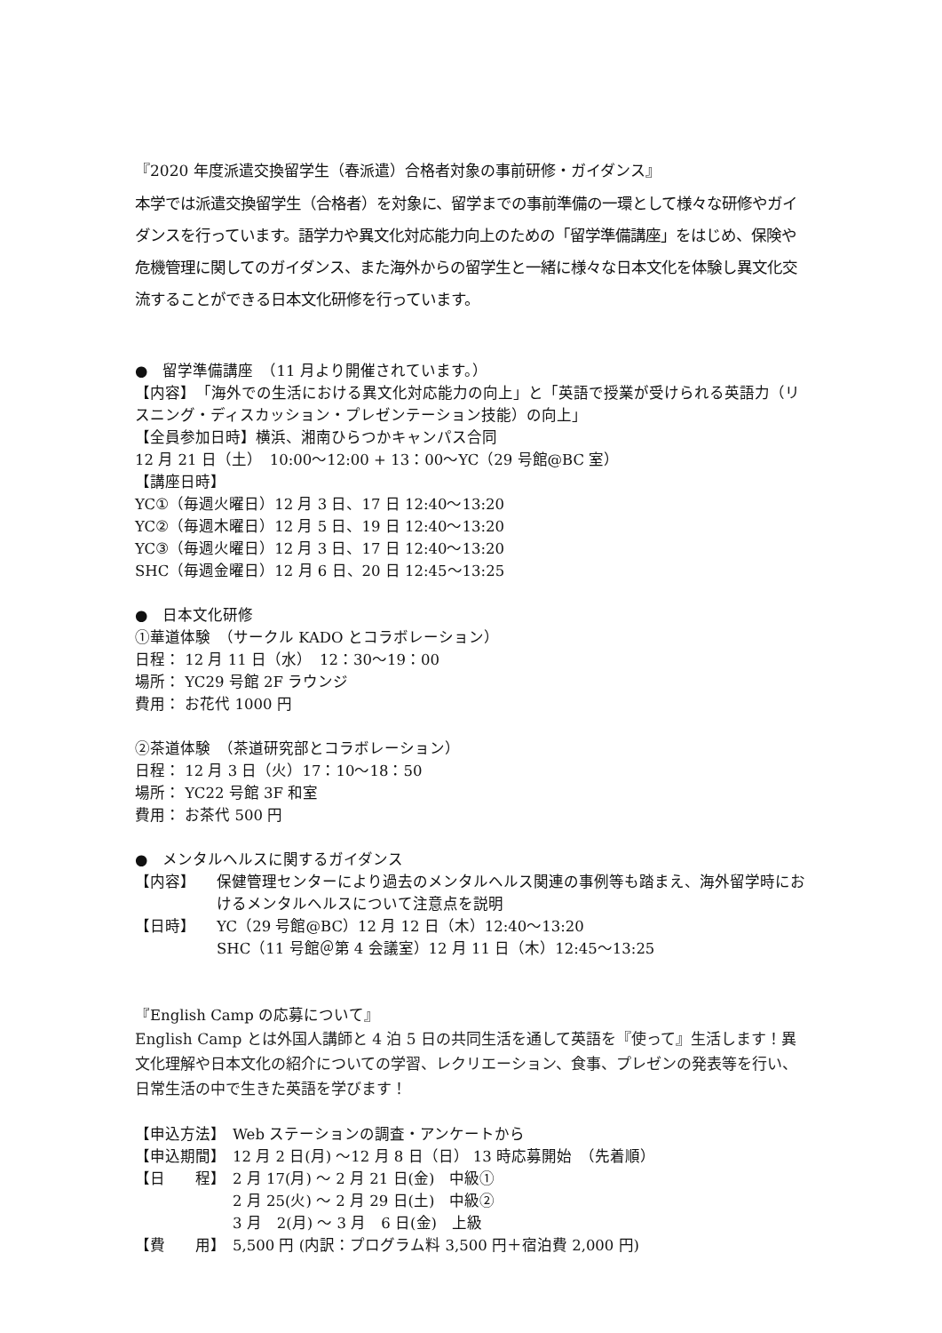『2020 年度派遣交換留学生（春派遣）合格者対象の事前研修・ガイダンス』
本学では派遣交換留学生（合格者）を対象に、留学までの事前準備の一環として様々な研修やガイダンスを行っています。語学力や異文化対応能力向上のための「留学準備講座」をはじめ、保険や危機管理に関してのガイダンス、また海外からの留学生と一緒に様々な日本文化を体験し異文化交流することができる日本文化研修を行っています。
●　留学準備講座　（11 月より開催されています。）
【内容】　「海外での生活における異文化対応能力の向上」と「英語で授業が受けられる英語力（リスニング・ディスカッション・プレゼンテーション技能）の向上」
【全員参加日時】横浜、湘南ひらつかキャンパス合同
12 月 21 日（土）　10:00～12:00 + 13：00～YC（29 号館@BC 室）
【講座日時】
YC①（毎週火曜日）12 月 3 日、17 日 12:40～13:20
YC②（毎週木曜日）12 月 5 日、19 日 12:40～13:20
YC③（毎週火曜日）12 月 3 日、17 日 12:40～13:20
SHC（毎週金曜日）12 月 6 日、20 日 12:45～13:25
●　日本文化研修
①華道体験　（サークル KADO とコラボレーション）
日程： 12 月 11 日（水）　12：30～19：00
場所： YC29 号館 2F ラウンジ
費用： お花代 1000 円
②茶道体験　（茶道研究部とコラボレーション）
日程： 12 月 3 日（火）17：10～18：50
場所： YC22 号館 3F 和室
費用： お茶代 500 円
●　メンタルヘルスに関するガイダンス
【内容】 保健管理センターにより過去のメンタルヘルス関連の事例等も踏まえ、海外留学時におけるメンタルヘルスについて注意点を説明
【日時】 YC（29 号館@BC）12 月 12 日（木）12:40～13:20
SHC（11 号館＠第 4 会議室）12 月 11 日（木）12:45～13:25
『English Camp の応募について』
English Camp とは外国人講師と 4 泊 5 日の共同生活を通して英語を『使って』生活します！異文化理解や日本文化の紹介についての学習、レクリエーション、食事、プレゼンの発表等を行い、日常生活の中で生きた英語を学びます！
【申込方法】 Web ステーションの調査・アンケートから
【申込期間】 12 月 2 日(月) ～12 月 8 日（日） 13 時応募開始　（先着順）
【日　　程】 2 月 17(月) ～ 2 月 21 日(金)　中級①
2 月 25(火) ～ 2 月 29 日(土)　中級②
3 月　2(月) ～ 3 月　6 日(金)　上級
【費　　用】 5,500 円 (内訳：プログラム料 3,500 円＋宿泊費 2,000 円)